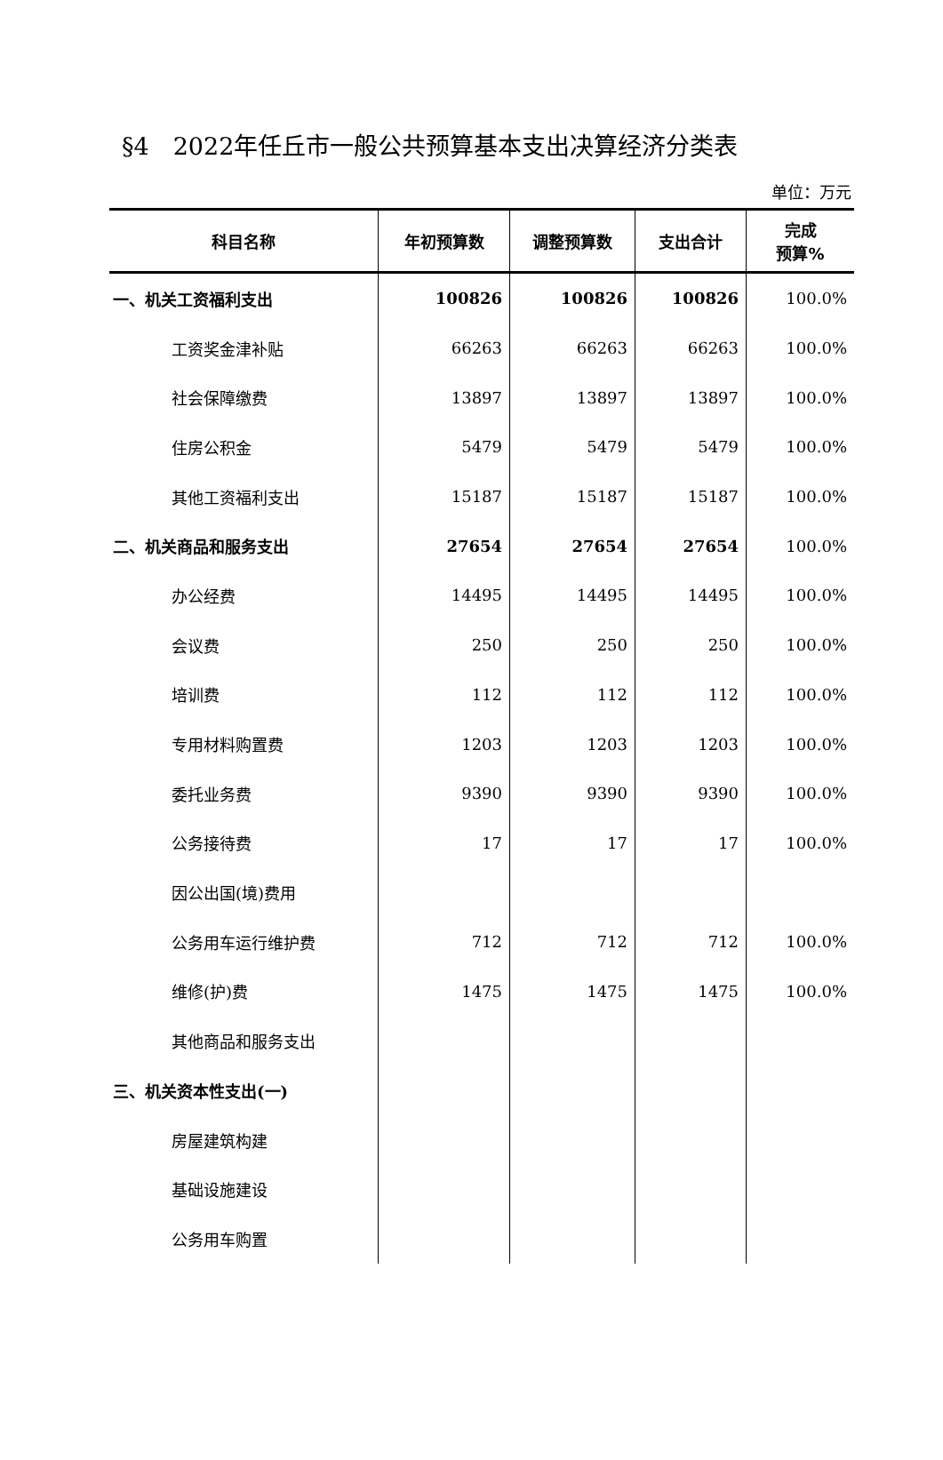§4　2022年任丘市一般公共预算基本支出决算经济分类表
单位：万元
| 科目名称 | 年初预算数 | 调整预算数 | 支出合计 | 完成 预算% |
| --- | --- | --- | --- | --- |
| 一、机关工资福利支出 | 100826 | 100826 | 100826 | 100.0% |
| 工资奖金津补贴 | 66263 | 66263 | 66263 | 100.0% |
| 社会保障缴费 | 13897 | 13897 | 13897 | 100.0% |
| 住房公积金 | 5479 | 5479 | 5479 | 100.0% |
| 其他工资福利支出 | 15187 | 15187 | 15187 | 100.0% |
| 二、机关商品和服务支出 | 27654 | 27654 | 27654 | 100.0% |
| 办公经费 | 14495 | 14495 | 14495 | 100.0% |
| 会议费 | 250 | 250 | 250 | 100.0% |
| 培训费 | 112 | 112 | 112 | 100.0% |
| 专用材料购置费 | 1203 | 1203 | 1203 | 100.0% |
| 委托业务费 | 9390 | 9390 | 9390 | 100.0% |
| 公务接待费 | 17 | 17 | 17 | 100.0% |
| 因公出国(境)费用 | | | | |
| 公务用车运行维护费 | 712 | 712 | 712 | 100.0% |
| 维修(护)费 | 1475 | 1475 | 1475 | 100.0% |
| 其他商品和服务支出 | | | | |
| 三、机关资本性支出(一) | | | | |
| 房屋建筑构建 | | | | |
| 基础设施建设 | | | | |
| 公务用车购置 | | | | |